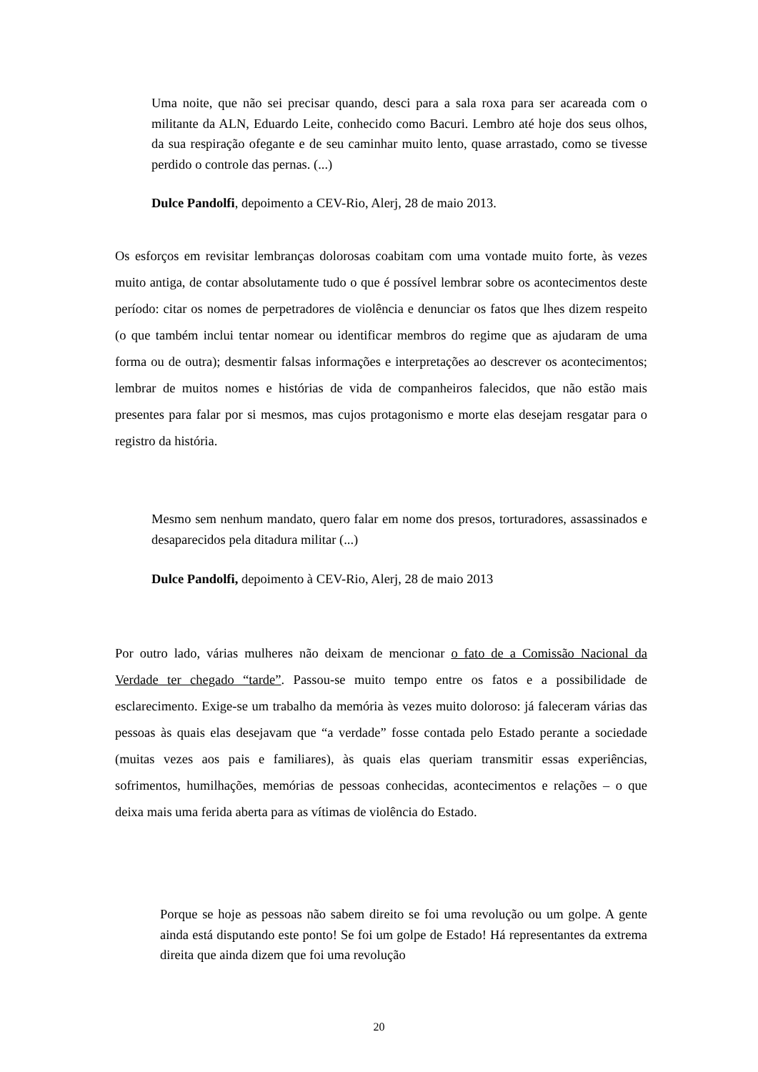Uma noite, que não sei precisar quando, desci para a sala roxa para ser acareada com o militante da ALN, Eduardo Leite, conhecido como Bacuri. Lembro até hoje dos seus olhos, da sua respiração ofegante e de seu caminhar muito lento, quase arrastado, como se tivesse perdido o controle das pernas. (...)
Dulce Pandolfi, depoimento a CEV-Rio, Alerj, 28 de maio 2013.
Os esforços em revisitar lembranças dolorosas coabitam com uma vontade muito forte, às vezes muito antiga, de contar absolutamente tudo o que é possível lembrar sobre os acontecimentos deste período: citar os nomes de perpetradores de violência e denunciar os fatos que lhes dizem respeito (o que também inclui tentar nomear ou identificar membros do regime que as ajudaram de uma forma ou de outra); desmentir falsas informações e interpretações ao descrever os acontecimentos; lembrar de muitos nomes e histórias de vida de companheiros falecidos, que não estão mais presentes para falar por si mesmos, mas cujos protagonismo e morte elas desejam resgatar para o registro da história.
Mesmo sem nenhum mandato, quero falar em nome dos presos, torturadores, assassinados e desaparecidos pela ditadura militar (...)
Dulce Pandolfi, depoimento à CEV-Rio, Alerj, 28 de maio 2013
Por outro lado, várias mulheres não deixam de mencionar o fato de a Comissão Nacional da Verdade ter chegado “tarde”. Passou-se muito tempo entre os fatos e a possibilidade de esclarecimento. Exige-se um trabalho da memória às vezes muito doloroso: já faleceram várias das pessoas às quais elas desejavam que “a verdade” fosse contada pelo Estado perante a sociedade (muitas vezes aos pais e familiares), às quais elas queriam transmitir essas experiências, sofrimentos, humilhações, memórias de pessoas conhecidas, acontecimentos e relações – o que deixa mais uma ferida aberta para as vítimas de violência do Estado.
Porque se hoje as pessoas não sabem direito se foi uma revolução ou um golpe. A gente ainda está disputando este ponto! Se foi um golpe de Estado! Há representantes da extrema direita que ainda dizem que foi uma revolução
20